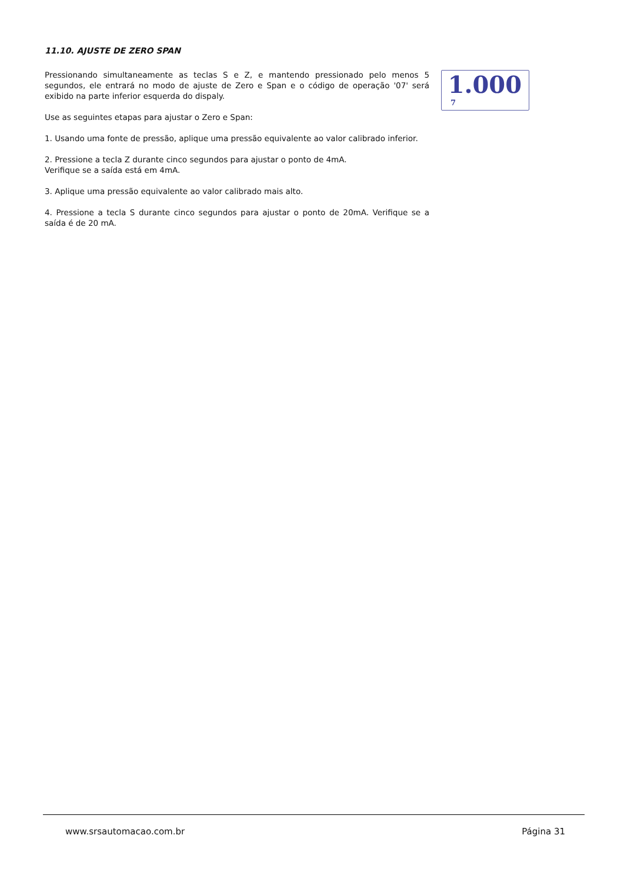11.10. AJUSTE DE ZERO SPAN
Pressionando simultaneamente as teclas S e Z, e mantendo pressionado pelo menos 5 segundos, ele entrará no modo de ajuste de Zero e Span e o código de operação '07' será exibido na parte inferior esquerda do dispaly.
Use as seguintes etapas para ajustar o Zero e Span:
1. Usando uma fonte de pressão, aplique uma pressão equivalente ao valor calibrado inferior.
2. Pressione a tecla Z durante cinco segundos para ajustar o ponto de 4mA.
Verifique se a saída está em 4mA.
3. Aplique uma pressão equivalente ao valor calibrado mais alto.
4. Pressione a tecla S durante cinco segundos para ajustar o ponto de 20mA. Verifique se a saída é de 20 mA.
1.000
7
www.srsautomacao.com.br Página 31